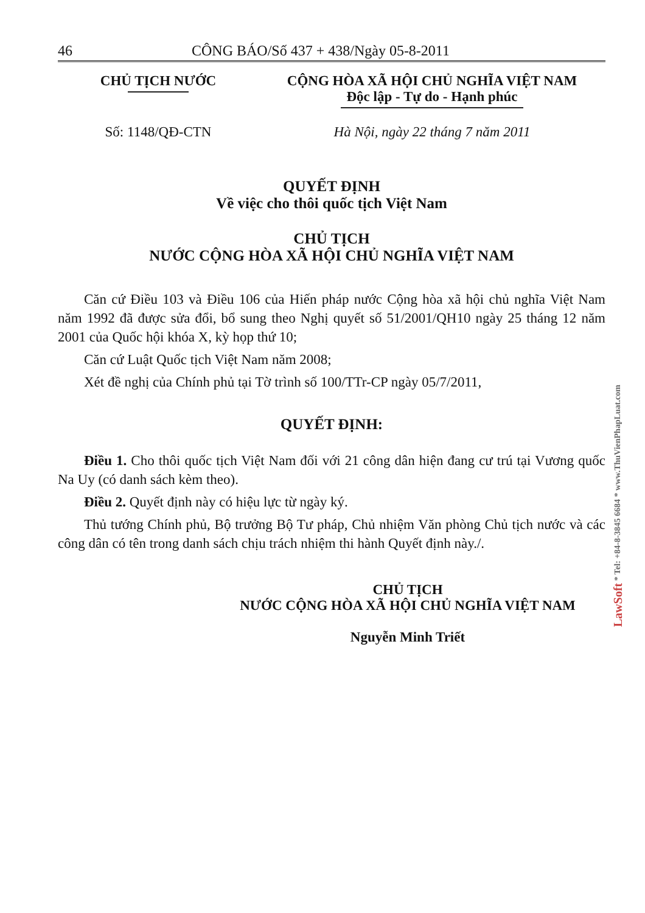46 CÔNG BÁO/Số 437 + 438/Ngày 05-8-2011
CHỦ TỊCH NƯỚC CỘNG HÒA XÃ HỘI CHỦ NGHĨA VIỆT NAM
Độc lập - Tự do - Hạnh phúc
Số: 1148/QĐ-CTN Hà Nội, ngày 22 tháng 7 năm 2011
QUYẾT ĐỊNH
Về việc cho thôi quốc tịch Việt Nam
CHỦ TỊCH
NƯỚC CỘNG HÒA XÃ HỘI CHỦ NGHĨA VIỆT NAM
Căn cứ Điều 103 và Điều 106 của Hiến pháp nước Cộng hòa xã hội chủ nghĩa Việt Nam năm 1992 đã được sửa đổi, bổ sung theo Nghị quyết số 51/2001/QH10 ngày 25 tháng 12 năm 2001 của Quốc hội khóa X, kỳ họp thứ 10;
Căn cứ Luật Quốc tịch Việt Nam năm 2008;
Xét đề nghị của Chính phủ tại Tờ trình số 100/TTr-CP ngày 05/7/2011,
QUYẾT ĐỊNH:
Điều 1. Cho thôi quốc tịch Việt Nam đối với 21 công dân hiện đang cư trú tại Vương quốc Na Uy (có danh sách kèm theo).
Điều 2. Quyết định này có hiệu lực từ ngày ký.
Thủ tướng Chính phủ, Bộ trưởng Bộ Tư pháp, Chủ nhiệm Văn phòng Chủ tịch nước và các công dân có tên trong danh sách chịu trách nhiệm thi hành Quyết định này./.
CHỦ TỊCH
NƯỚC CỘNG HÒA XÃ HỘI CHỦ NGHĨA VIỆT NAM
Nguyễn Minh Triết
LawSoft * Tel: +84-8-3845 6684 * www.ThuVienPhapLuat.com